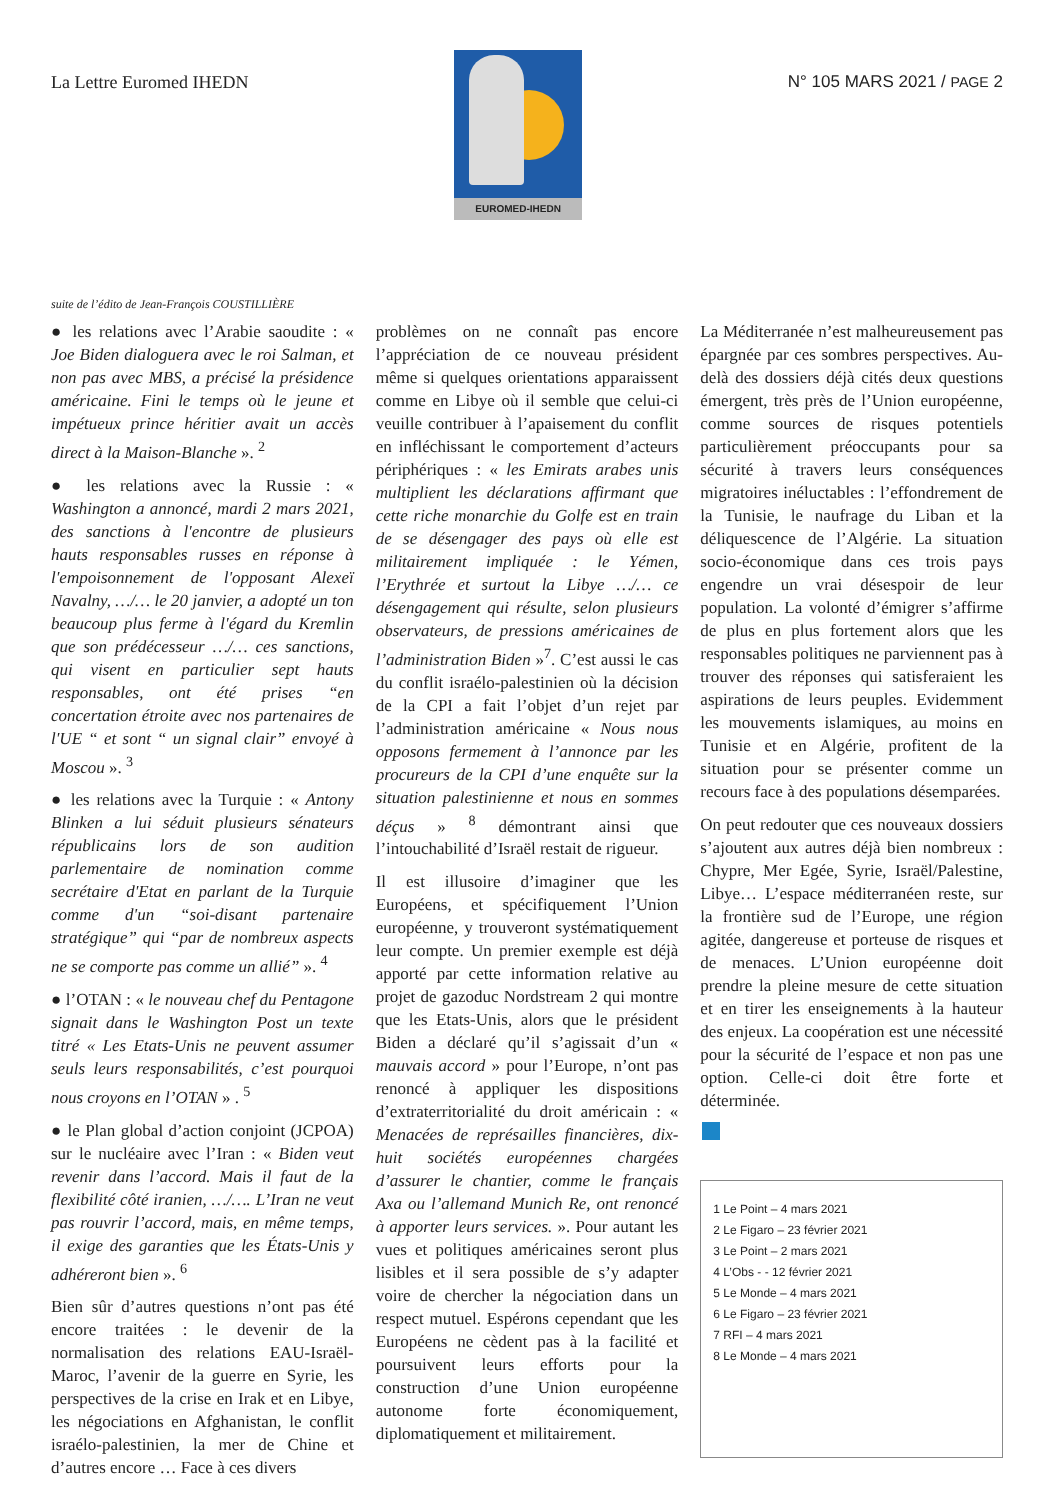La Lettre Euromed IHEDN
EUROMED-IHEDN
N° 105 MARS 2021 / PAGE 2
suite de l’édito de Jean-François COUSTILLIÈRE
● les relations avec l’Arabie saoudite : « Joe Biden dialoguera avec le roi Salman, et non pas avec MBS, a précisé la présidence américaine. Fini le temps où le jeune et impétueux prince héritier avait un accès direct à la Maison-Blanche ». <sup>2</sup>
● les relations avec la Russie : « Washington a annoncé, mardi 2 mars 2021, des sanctions à l'encontre de plusieurs hauts responsables russes en réponse à l'empoisonnement de l'opposant Alexeï Navalny, …/… le 20 janvier, a adopté un ton beaucoup plus ferme à l'égard du Kremlin que son prédécesseur …/… ces sanctions, qui visent en particulier sept hauts responsables, ont été prises “en concertation étroite avec nos partenaires de l'UE “ et sont “ un signal clair” envoyé à Moscou ». <sup>3</sup>
● les relations avec la Turquie : « Antony Blinken a lui séduit plusieurs sénateurs républicains lors de son audition parlementaire de nomination comme secrétaire d'Etat en parlant de la Turquie comme d'un “soi-disant partenaire stratégique” qui “par de nombreux aspects ne se comporte pas comme un allié” ». <sup>4</sup>
● l’OTAN : « le nouveau chef du Pentagone signait dans le Washington Post un texte titré « Les Etats-Unis ne peuvent assumer seuls leurs responsabilités, c’est pourquoi nous croyons en l’OTAN » . <sup>5</sup>
● le Plan global d’action conjoint (JCPOA) sur le nucléaire avec l’Iran : « Biden veut revenir dans l’accord. Mais il faut de la flexibilité côté iranien, …/…. L’Iran ne veut pas rouvrir l’accord, mais, en même temps, il exige des garanties que les États-Unis y adhéreront bien ». <sup>6</sup>
Bien sûr d’autres questions n’ont pas été encore traitées : le devenir de la normalisation des relations EAU-Israël-Maroc, l’avenir de la guerre en Syrie, les perspectives de la crise en Irak et en Libye, les négociations en Afghanistan, le conflit israélo-palestinien, la mer de Chine et d’autres encore … Face à ces divers
problèmes on ne connaît pas encore l’appréciation de ce nouveau président même si quelques orientations apparaissent comme en Libye où il semble que celui-ci veuille contribuer à l’apaisement du conflit en infléchissant le comportement d’acteurs périphériques : « les Emirats arabes unis multiplient les déclarations affirmant que cette riche monarchie du Golfe est en train de se désengager des pays où elle est militairement impliquée : le Yémen, l’Erythrée et surtout la Libye …/… ce désengagement qui résulte, selon plusieurs observateurs, de pressions américaines de l’administration Biden »<sup>7</sup>. C’est aussi le cas du conflit israélo-palestinien où la décision de la CPI a fait l’objet d’un rejet par l’administration américaine « Nous nous opposons fermement à l’annonce par les procureurs de la CPI d’une enquête sur la situation palestinienne et nous en sommes déçus » <sup>8</sup> démontrant ainsi que l’intouchabilité d’Israël restait de rigueur.
Il est illusoire d’imaginer que les Européens, et spécifiquement l’Union européenne, y trouveront systématiquement leur compte. Un premier exemple est déjà apporté par cette information relative au projet de gazoduc Nordstream 2 qui montre que les Etats-Unis, alors que le président Biden a déclaré qu’il s’agissait d’un « mauvais accord » pour l’Europe, n’ont pas renoncé à appliquer les dispositions d’extraterritorialité du droit américain : « Menacées de représailles financières, dix-huit sociétés européennes chargées d’assurer le chantier, comme le français Axa ou l’allemand Munich Re, ont renoncé à apporter leurs services. ». Pour autant les vues et politiques américaines seront plus lisibles et il sera possible de s’y adapter voire de chercher la négociation dans un respect mutuel. Espérons cependant que les Européens ne cèdent pas à la facilité et poursuivent leurs efforts pour la construction d’une Union européenne autonome forte économiquement, diplomatiquement et militairement.
La Méditerranée n’est malheureusement pas épargnée par ces sombres perspectives. Au-delà des dossiers déjà cités deux questions émergent, très près de l’Union européenne, comme sources de risques potentiels particulièrement préoccupants pour sa sécurité à travers leurs conséquences migratoires inéluctables : l’effondrement de la Tunisie, le naufrage du Liban et la déliquescence de l’Algérie. La situation socio-économique dans ces trois pays engendre un vrai désespoir de leur population. La volonté d’émigrer s’affirme de plus en plus fortement alors que les responsables politiques ne parviennent pas à trouver des réponses qui satisferaient les aspirations de leurs peuples. Evidemment les mouvements islamiques, au moins en Tunisie et en Algérie, profitent de la situation pour se présenter comme un recours face à des populations désemparées.
On peut redouter que ces nouveaux dossiers s’ajoutent aux autres déjà bien nombreux : Chypre, Mer Egée, Syrie, Israël/Palestine, Libye… L’espace méditerranéen reste, sur la frontière sud de l’Europe, une région agitée, dangereuse et porteuse de risques et de menaces. L’Union européenne doit prendre la pleine mesure de cette situation et en tirer les enseignements à la hauteur des enjeux. La coopération est une nécessité pour la sécurité de l’espace et non pas une option. Celle-ci doit être forte et déterminée.
1 Le Point – 4 mars 2021
2 Le Figaro – 23 février 2021
3 Le Point – 2 mars 2021
4 L’Obs - - 12 février 2021
5 Le Monde – 4 mars 2021
6 Le Figaro – 23 février 2021
7 RFI – 4 mars 2021
8 Le Monde – 4 mars 2021